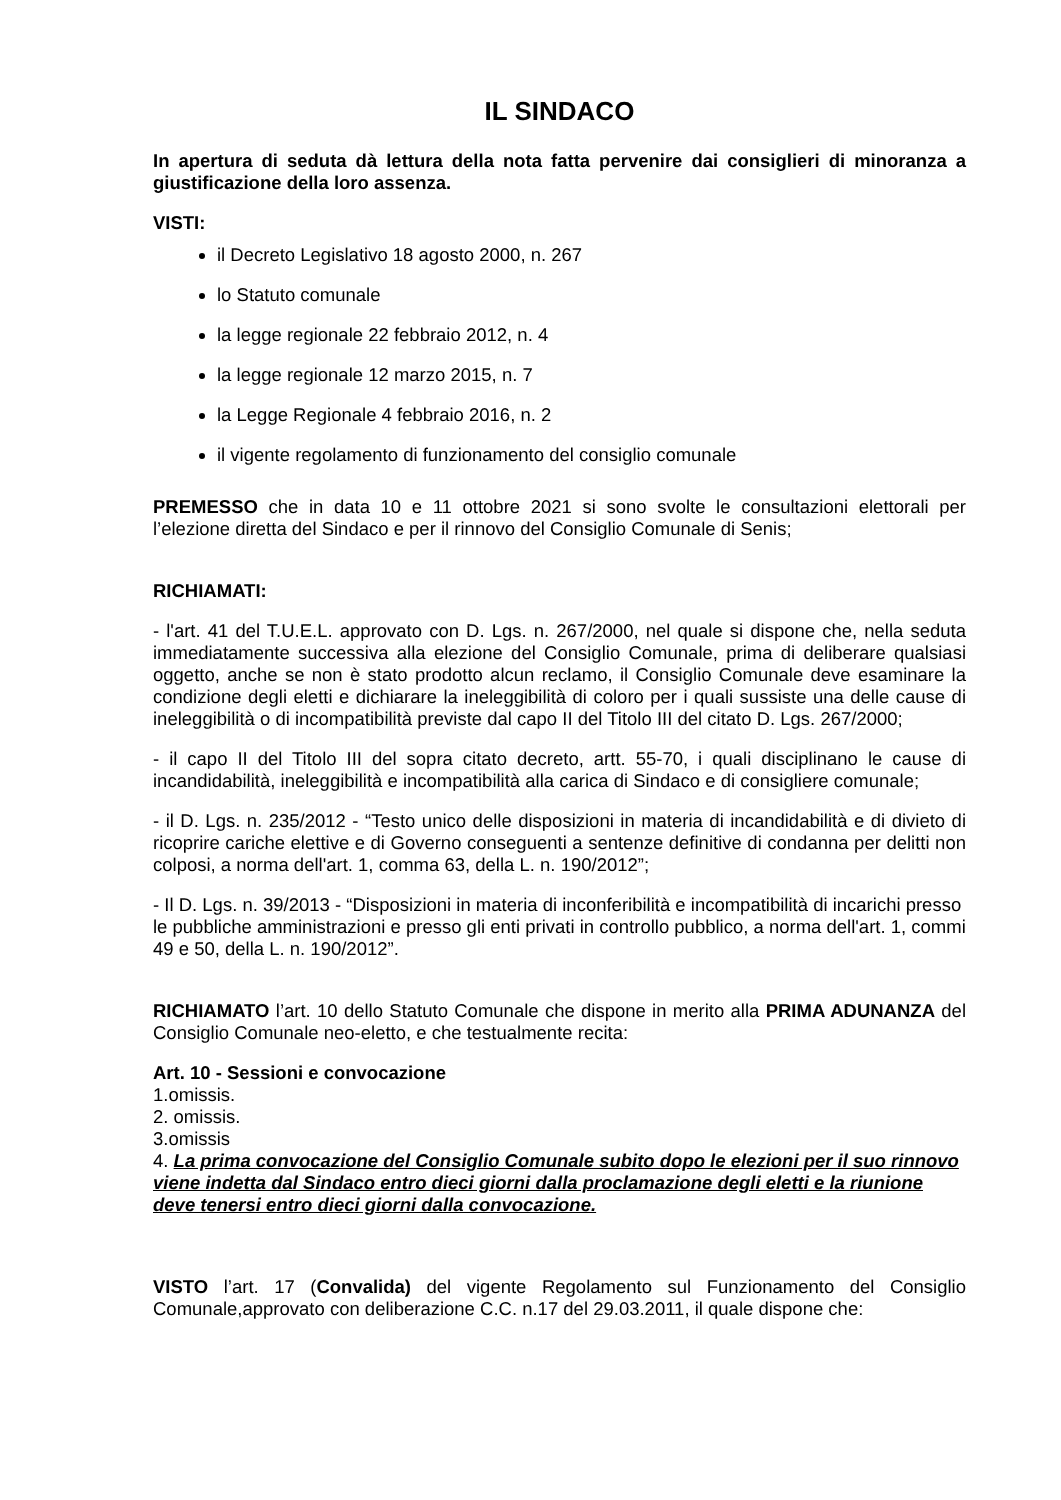IL SINDACO
In apertura di seduta dà lettura della nota fatta pervenire dai consiglieri di minoranza a giustificazione della loro assenza.
VISTI:
il Decreto Legislativo 18 agosto 2000, n. 267
lo Statuto comunale
la legge regionale 22 febbraio 2012, n. 4
la legge regionale 12 marzo 2015, n. 7
la Legge Regionale 4 febbraio 2016, n. 2
il vigente regolamento di funzionamento del consiglio comunale
PREMESSO che in data 10 e 11 ottobre 2021 si sono svolte le consultazioni elettorali per l’elezione diretta del Sindaco e per il rinnovo del Consiglio Comunale di Senis;
RICHIAMATI:
- l'art. 41 del T.U.E.L. approvato con D. Lgs. n. 267/2000, nel quale si dispone che, nella seduta immediatamente successiva alla elezione del Consiglio Comunale, prima di deliberare qualsiasi oggetto, anche se non è stato prodotto alcun reclamo, il Consiglio Comunale deve esaminare la condizione degli eletti e dichiarare la ineleggibilità di coloro per i quali sussiste una delle cause di ineleggibilità o di incompatibilità previste dal capo II del Titolo III del citato D. Lgs. 267/2000;
- il capo II del Titolo III del sopra citato decreto, artt. 55-70, i quali disciplinano le cause di incandidabilità, ineleggibilità e incompatibilità alla carica di Sindaco e di consigliere comunale;
- il D. Lgs. n. 235/2012 - “Testo unico delle disposizioni in materia di incandidabilità e di divieto di ricoprire cariche elettive e di Governo conseguenti a sentenze definitive di condanna per delitti non colposi, a norma dell'art. 1, comma 63, della L. n. 190/2012”;
- Il D. Lgs. n. 39/2013 - “Disposizioni in materia di inconferibilità e incompatibilità di incarichi presso le pubbliche amministrazioni e presso gli enti privati in controllo pubblico, a norma dell'art. 1, commi 49 e 50, della L. n. 190/2012”.
RICHIAMATO l’art. 10 dello Statuto Comunale che dispone in merito alla PRIMA ADUNANZA del Consiglio Comunale neo-eletto, e che testualmente recita:
Art. 10 - Sessioni e convocazione
1.omissis.
2. omissis.
3.omissis
4. La prima convocazione del Consiglio Comunale subito dopo le elezioni per il suo rinnovo viene indetta dal Sindaco entro dieci giorni dalla proclamazione degli eletti e la riunione deve tenersi entro dieci giorni dalla convocazione.
VISTO l’art. 17 (Convalida) del vigente Regolamento sul Funzionamento del Consiglio Comunale,approvato con deliberazione C.C. n.17 del 29.03.2011, il quale dispone che: